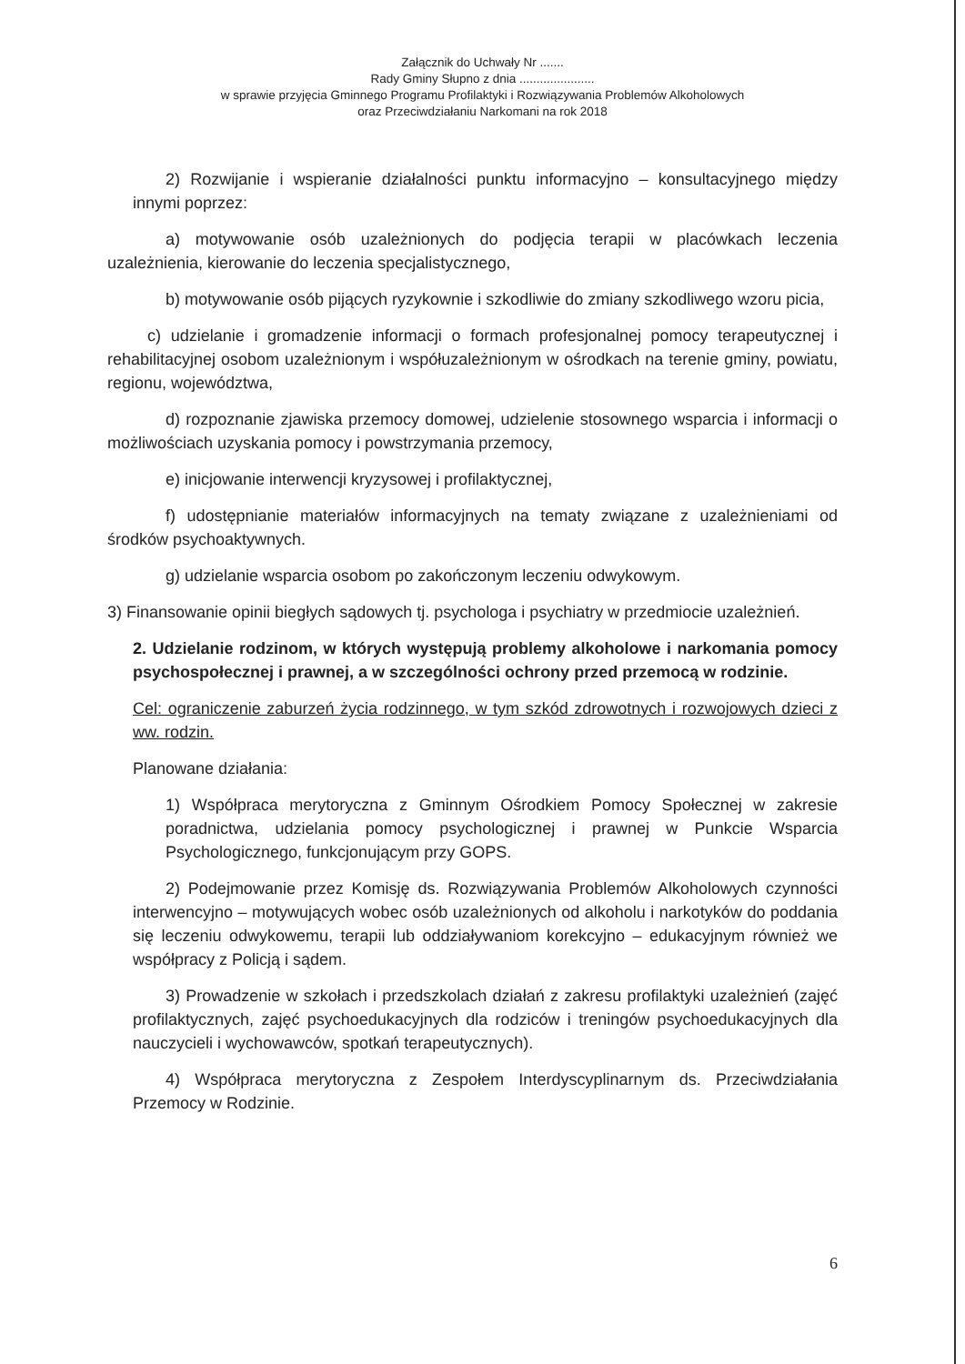Załącznik do Uchwały Nr .......
Rady Gminy Słupno z dnia ......................
w sprawie przyjęcia Gminnego Programu Profilaktyki i Rozwiązywania Problemów Alkoholowych
oraz Przeciwdziałaniu Narkomani na rok 2018
2) Rozwijanie i wspieranie działalności punktu informacyjno – konsultacyjnego między innymi poprzez:
a) motywowanie osób uzależnionych do podjęcia terapii w placówkach leczenia uzależnienia, kierowanie do leczenia specjalistycznego,
b) motywowanie osób pijących ryzykownie i szkodliwie do zmiany szkodliwego wzoru picia,
c) udzielanie i gromadzenie informacji o formach profesjonalnej pomocy terapeutycznej i rehabilitacyjnej osobom uzależnionym i współuzależnionym w ośrodkach na terenie gminy, powiatu, regionu, województwa,
d) rozpoznanie zjawiska przemocy domowej, udzielenie stosownego wsparcia i informacji o możliwościach uzyskania pomocy i powstrzymania przemocy,
e) inicjowanie interwencji kryzysowej i profilaktycznej,
f) udostępnianie materiałów informacyjnych na tematy związane z uzależnieniami od środków psychoaktywnych.
g) udzielanie wsparcia osobom po zakończonym leczeniu odwykowym.
3) Finansowanie opinii biegłych sądowych tj. psychologa i psychiatry w przedmiocie uzależnień.
2. Udzielanie rodzinom, w których występują problemy alkoholowe i narkomania pomocy psychospołecznej i prawnej, a w szczególności ochrony przed przemocą w rodzinie.
Cel: ograniczenie zaburzeń życia rodzinnego, w tym szkód zdrowotnych i rozwojowych dzieci z ww. rodzin.
Planowane działania:
1) Współpraca merytoryczna z Gminnym Ośrodkiem Pomocy Społecznej w zakresie poradnictwa, udzielania pomocy psychologicznej i prawnej w Punkcie Wsparcia Psychologicznego, funkcjonującym przy GOPS.
2) Podejmowanie przez Komisję ds. Rozwiązywania Problemów Alkoholowych czynności interwencyjno – motywujących wobec osób uzależnionych od alkoholu i narkotyków do poddania się leczeniu odwykowemu, terapii lub oddziaływaniom korekcyjno – edukacyjnym również we współpracy z Policją i sądem.
3) Prowadzenie w szkołach i przedszkolach działań z zakresu profilaktyki uzależnień (zajęć profilaktycznych, zajęć psychoedukacyjnych dla rodziców i treningów psychoedukacyjnych dla nauczycieli i wychowawców, spotkań terapeutycznych).
4) Współpraca merytoryczna z Zespołem Interdyscyplinarnym ds. Przeciwdziałania Przemocy w Rodzinie.
6